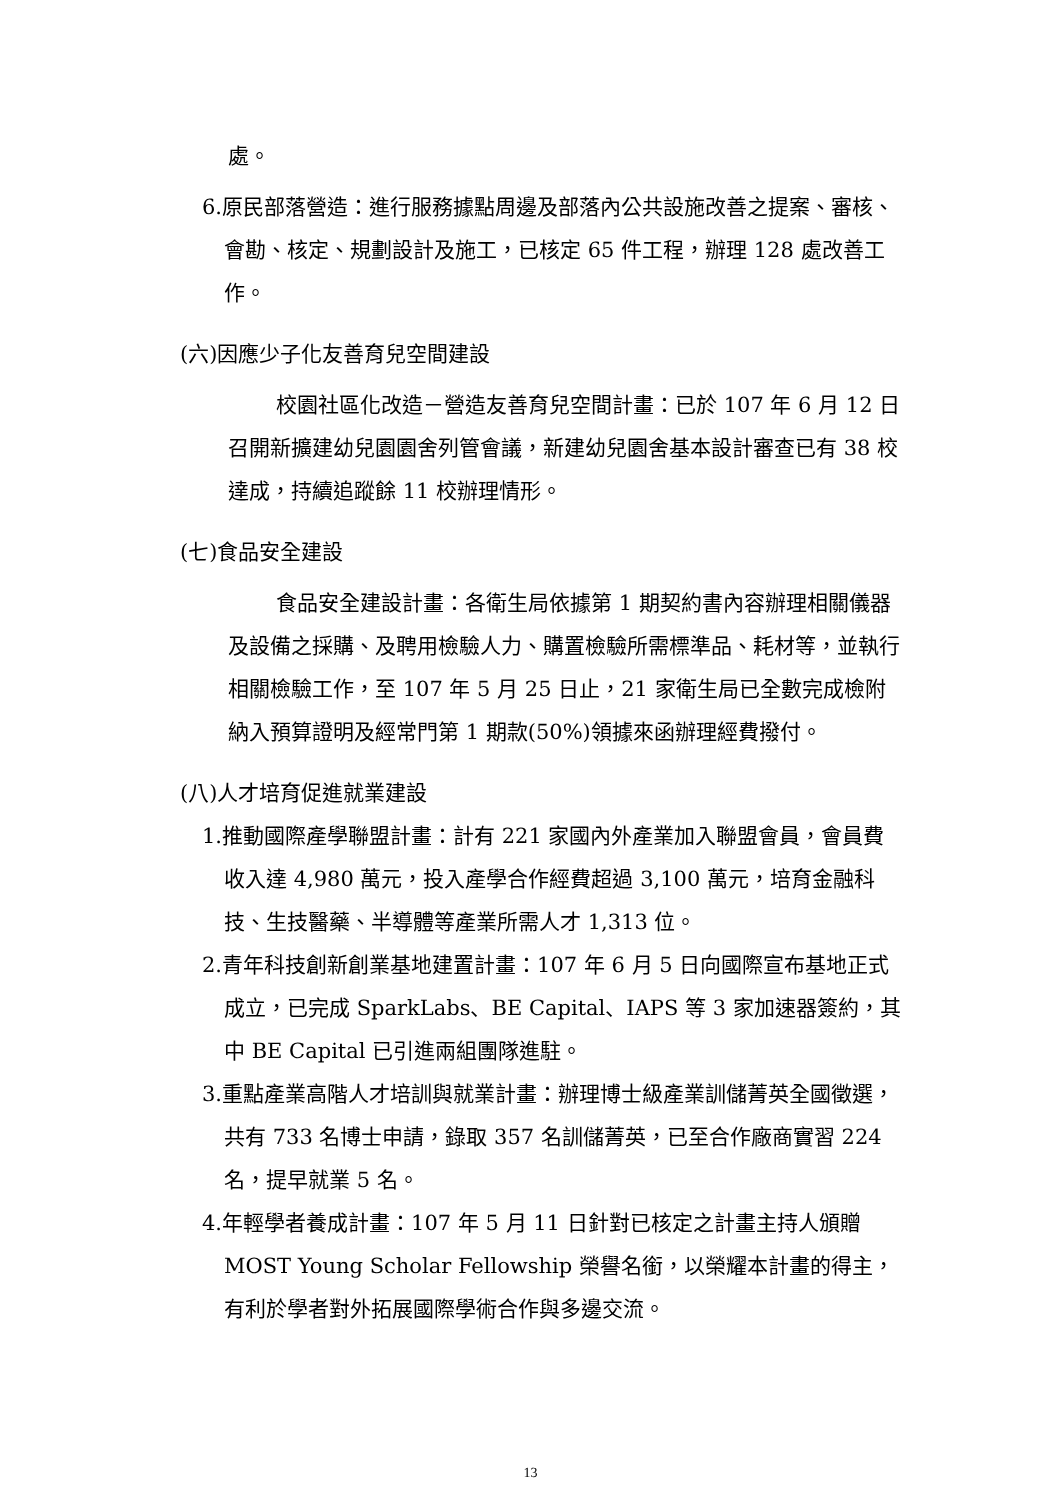處。
6.原民部落營造：進行服務據點周邊及部落內公共設施改善之提案、審核、會勘、核定、規劃設計及施工，已核定 65 件工程，辦理 128 處改善工作。
(六)因應少子化友善育兒空間建設
校園社區化改造－營造友善育兒空間計畫：已於 107 年 6 月 12 日召開新擴建幼兒園園舍列管會議，新建幼兒園舍基本設計審查已有 38 校達成，持續追蹤餘 11 校辦理情形。
(七)食品安全建設
食品安全建設計畫：各衛生局依據第 1 期契約書內容辦理相關儀器及設備之採購、及聘用檢驗人力、購置檢驗所需標準品、耗材等，並執行相關檢驗工作，至 107 年 5 月 25 日止，21 家衛生局已全數完成檢附納入預算證明及經常門第 1 期款(50%)領據來函辦理經費撥付。
(八)人才培育促進就業建設
1.推動國際產學聯盟計畫：計有 221 家國內外產業加入聯盟會員，會員費收入達 4,980 萬元，投入產學合作經費超過 3,100 萬元，培育金融科技、生技醫藥、半導體等產業所需人才 1,313 位。
2.青年科技創新創業基地建置計畫：107 年 6 月 5 日向國際宣布基地正式成立，已完成 SparkLabs、BE Capital、IAPS 等 3 家加速器簽約，其中 BE Capital 已引進兩組團隊進駐。
3.重點產業高階人才培訓與就業計畫：辦理博士級產業訓儲菁英全國徵選，共有 733 名博士申請，錄取 357 名訓儲菁英，已至合作廠商實習 224 名，提早就業 5 名。
4.年輕學者養成計畫：107 年 5 月 11 日針對已核定之計畫主持人頒贈 MOST Young Scholar Fellowship 榮譽名銜，以榮耀本計畫的得主，有利於學者對外拓展國際學術合作與多邊交流。
13